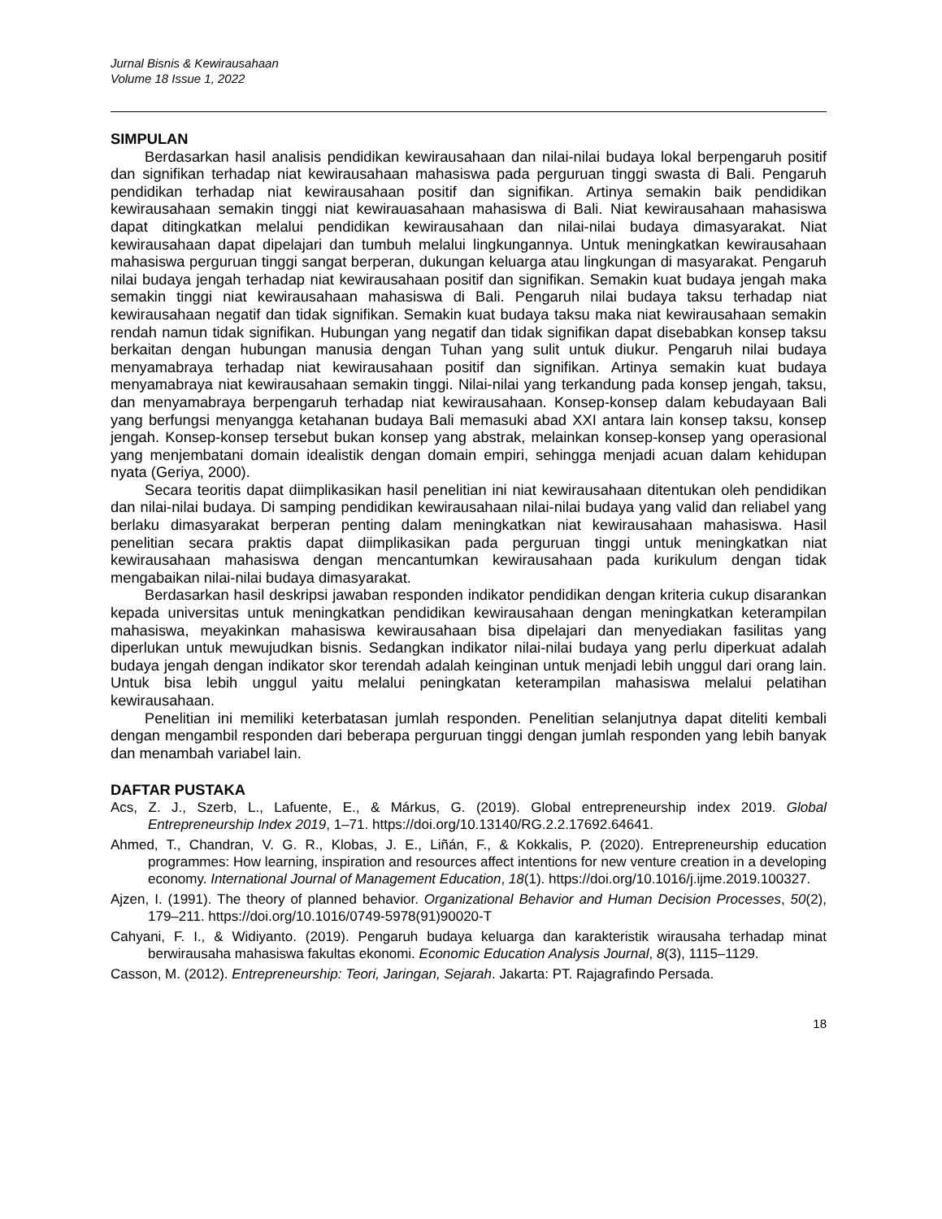Jurnal Bisnis & Kewirausahaan
Volume 18 Issue 1, 2022
SIMPULAN
Berdasarkan hasil analisis pendidikan kewirausahaan dan nilai-nilai budaya lokal berpengaruh positif dan signifikan terhadap niat kewirausahaan mahasiswa pada perguruan tinggi swasta di Bali. Pengaruh pendidikan terhadap niat kewirausahaan positif dan signifikan. Artinya semakin baik pendidikan kewirausahaan semakin tinggi niat kewirauasahaan mahasiswa di Bali. Niat kewirausahaan mahasiswa dapat ditingkatkan melalui pendidikan kewirausahaan dan nilai-nilai budaya dimasyarakat. Niat kewirausahaan dapat dipelajari dan tumbuh melalui lingkungannya. Untuk meningkatkan kewirausahaan mahasiswa perguruan tinggi sangat berperan, dukungan keluarga atau lingkungan di masyarakat. Pengaruh nilai budaya jengah terhadap niat kewirausahaan positif dan signifikan. Semakin kuat budaya jengah maka semakin tinggi niat kewirausahaan mahasiswa di Bali. Pengaruh nilai budaya taksu terhadap niat kewirausahaan negatif dan tidak signifikan. Semakin kuat budaya taksu maka niat kewirausahaan semakin rendah namun tidak signifikan. Hubungan yang negatif dan tidak signifikan dapat disebabkan konsep taksu berkaitan dengan hubungan manusia dengan Tuhan yang sulit untuk diukur. Pengaruh nilai budaya menyamabraya terhadap niat kewirausahaan positif dan signifikan. Artinya semakin kuat budaya menyamabraya niat kewirausahaan semakin tinggi. Nilai-nilai yang terkandung pada konsep jengah, taksu, dan menyamabraya berpengaruh terhadap niat kewirausahaan. Konsep-konsep dalam kebudayaan Bali yang berfungsi menyangga ketahanan budaya Bali memasuki abad XXI antara lain konsep taksu, konsep jengah. Konsep-konsep tersebut bukan konsep yang abstrak, melainkan konsep-konsep yang operasional yang menjembatani domain idealistik dengan domain empiri, sehingga menjadi acuan dalam kehidupan nyata (Geriya, 2000).
Secara teoritis dapat diimplikasikan hasil penelitian ini niat kewirausahaan ditentukan oleh pendidikan dan nilai-nilai budaya. Di samping pendidikan kewirausahaan nilai-nilai budaya yang valid dan reliabel yang berlaku dimasyarakat berperan penting dalam meningkatkan niat kewirausahaan mahasiswa. Hasil penelitian secara praktis dapat diimplikasikan pada perguruan tinggi untuk meningkatkan niat kewirausahaan mahasiswa dengan mencantumkan kewirausahaan pada kurikulum dengan tidak mengabaikan nilai-nilai budaya dimasyarakat.
Berdasarkan hasil deskripsi jawaban responden indikator pendidikan dengan kriteria cukup disarankan kepada universitas untuk meningkatkan pendidikan kewirausahaan dengan meningkatkan keterampilan mahasiswa, meyakinkan mahasiswa kewirausahaan bisa dipelajari dan menyediakan fasilitas yang diperlukan untuk mewujudkan bisnis. Sedangkan indikator nilai-nilai budaya yang perlu diperkuat adalah budaya jengah dengan indikator skor terendah adalah keinginan untuk menjadi lebih unggul dari orang lain. Untuk bisa lebih unggul yaitu melalui peningkatan keterampilan mahasiswa melalui pelatihan kewirausahaan.
Penelitian ini memiliki keterbatasan jumlah responden. Penelitian selanjutnya dapat diteliti kembali dengan mengambil responden dari beberapa perguruan tinggi dengan jumlah responden yang lebih banyak dan menambah variabel lain.
DAFTAR PUSTAKA
Acs, Z. J., Szerb, L., Lafuente, E., & Márkus, G. (2019). Global entrepreneurship index 2019. Global Entrepreneurship Index 2019, 1–71. https://doi.org/10.13140/RG.2.2.17692.64641.
Ahmed, T., Chandran, V. G. R., Klobas, J. E., Liñán, F., & Kokkalis, P. (2020). Entrepreneurship education programmes: How learning, inspiration and resources affect intentions for new venture creation in a developing economy. International Journal of Management Education, 18(1). https://doi.org/10.1016/j.ijme.2019.100327.
Ajzen, I. (1991). The theory of planned behavior. Organizational Behavior and Human Decision Processes, 50(2), 179–211. https://doi.org/10.1016/0749-5978(91)90020-T
Cahyani, F. I., & Widiyanto. (2019). Pengaruh budaya keluarga dan karakteristik wirausaha terhadap minat berwirausaha mahasiswa fakultas ekonomi. Economic Education Analysis Journal, 8(3), 1115–1129.
Casson, M. (2012). Entrepreneurship: Teori, Jaringan, Sejarah. Jakarta: PT. Rajagrafindo Persada.
18